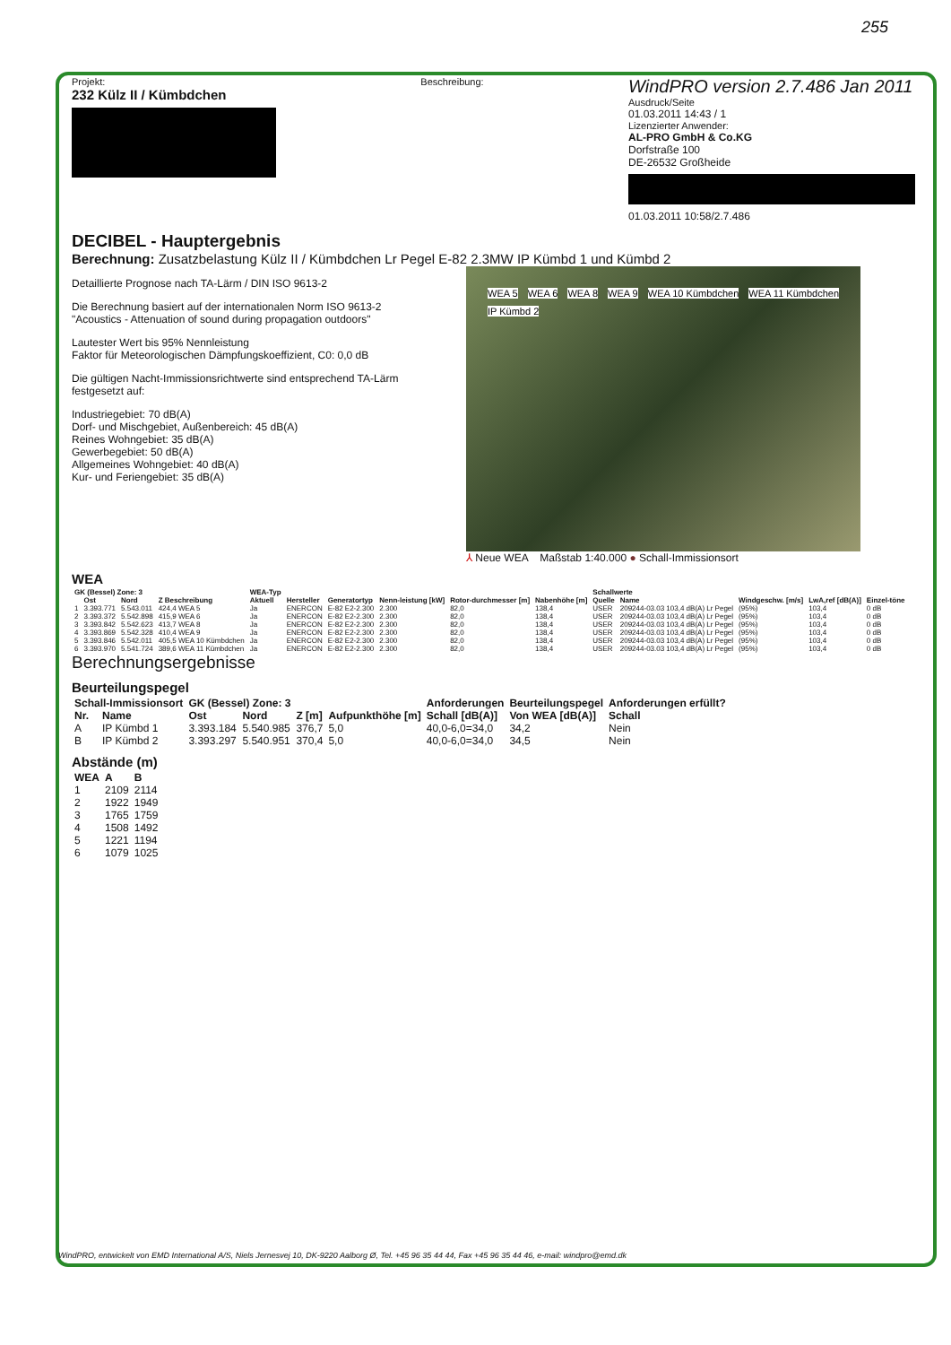255
Projekt:
232 Külz II / Kümbdchen
Beschreibung:
WindPRO version 2.7.486 Jan 2011
Ausdruck/Seite
01.03.2011 14:43 / 1
Lizenzierter Anwender:
AL-PRO GmbH & Co.KG
Dorfstraße 100
DE-26532 Großheide
01.03.2011 10:58/2.7.486
DECIBEL - Hauptergebnis
Berechnung: Zusatzbelastung Külz II / Kümbdchen Lr Pegel E-82 2.3MW IP Kümbd 1 und Kümbd 2
Detaillierte Prognose nach TA-Lärm / DIN ISO 9613-2
Die Berechnung basiert auf der internationalen Norm ISO 9613-2
"Acoustics - Attenuation of sound during propagation outdoors"
Lautester Wert bis 95% Nennleistung
Faktor für Meteorologischen Dämpfungskoeffizient, C0: 0,0 dB
Die gültigen Nacht-Immissionsrichtwerte sind entsprechend TA-Lärm festgesetzt auf:
Industriegebiet: 70 dB(A)
Dorf- und Mischgebiet, Außenbereich: 45 dB(A)
Reines Wohngebiet: 35 dB(A)
Gewerbegebiet: 50 dB(A)
Allgemeines Wohngebiet: 40 dB(A)
Kur- und Feriengebiet: 35 dB(A)
WEA 5 WEA 6 WEA 8 WEA 9 WEA 10 Kümbdchen WEA 11 Kümbdchen IP Kümbd 2
⅄ Neue WEA Maßstab 1:40.000 ● Schall-Immissionsort
WEA
| GK (Bessel) Zone: 3 | | | | WEA-Typ | | | | | | Schallwerte | | | | |
| --- | --- | --- | --- | --- | --- | --- | --- | --- | --- | --- | --- | --- | --- | --- |
| | Ost | Nord | Z Beschreibung | Aktuell | Hersteller | Generatortyp | Nenn-leistung [kW] | Rotor-durchmesser [m] | Nabenhöhe [m] | Quelle | Name | Windgeschw. [m/s] | LwA,ref [dB(A)] | Einzel-töne |
| 1 | 3.393.771 | 5.543.011 | 424,4 WEA 5 | Ja | ENERCON | E-82 E2-2.300 | 2.300 | 82,0 | 138,4 | USER | 209244-03.03 103,4 dB(A) Lr Pegel | (95%) | 103,4 | 0 dB |
| 2 | 3.393.372 | 5.542.898 | 415,9 WEA 6 | Ja | ENERCON | E-82 E2-2.300 | 2.300 | 82,0 | 138,4 | USER | 209244-03.03 103,4 dB(A) Lr Pegel | (95%) | 103,4 | 0 dB |
| 3 | 3.393.842 | 5.542.623 | 413,7 WEA 8 | Ja | ENERCON | E-82 E2-2.300 | 2.300 | 82,0 | 138,4 | USER | 209244-03.03 103,4 dB(A) Lr Pegel | (95%) | 103,4 | 0 dB |
| 4 | 3.393.869 | 5.542.328 | 410,4 WEA 9 | Ja | ENERCON | E-82 E2-2.300 | 2.300 | 82,0 | 138,4 | USER | 209244-03.03 103,4 dB(A) Lr Pegel | (95%) | 103,4 | 0 dB |
| 5 | 3.393.846 | 5.542.011 | 405,5 WEA 10 Kümbdchen | Ja | ENERCON | E-82 E2-2.300 | 2.300 | 82,0 | 138,4 | USER | 209244-03.03 103,4 dB(A) Lr Pegel | (95%) | 103,4 | 0 dB |
| 6 | 3.393.970 | 5.541.724 | 389,6 WEA 11 Kümbdchen | Ja | ENERCON | E-82 E2-2.300 | 2.300 | 82,0 | 138,4 | USER | 209244-03.03 103,4 dB(A) Lr Pegel | (95%) | 103,4 | 0 dB |
Berechnungsergebnisse
Beurteilungspegel
| Schall-Immissionsort | | GK (Bessel) Zone: 3 | | | | Anforderungen | Beurteilungspegel | Anforderungen erfüllt? |
| --- | --- | --- | --- | --- | --- | --- | --- | --- |
| Nr. | Name | Ost | Nord | Z [m] | Aufpunkthöhe [m] | Schall [dB(A)] | Von WEA [dB(A)] | Schall |
| A | IP Kümbd 1 | 3.393.184 | 5.540.985 | 376,7 | 5,0 | 40,0-6,0=34,0 | 34,2 | Nein |
| B | IP Kümbd 2 | 3.393.297 | 5.540.951 | 370,4 | 5,0 | 40,0-6,0=34,0 | 34,5 | Nein |
Abstände (m)
| WEA | A | B |
| --- | --- | --- |
| 1 | 2109 | 2114 |
| 2 | 1922 | 1949 |
| 3 | 1765 | 1759 |
| 4 | 1508 | 1492 |
| 5 | 1221 | 1194 |
| 6 | 1079 | 1025 |
WindPRO, entwickelt von EMD International A/S, Niels Jernesvej 10, DK-9220 Aalborg Ø, Tel. +45 96 35 44 44, Fax +45 96 35 44 46, e-mail: windpro@emd.dk